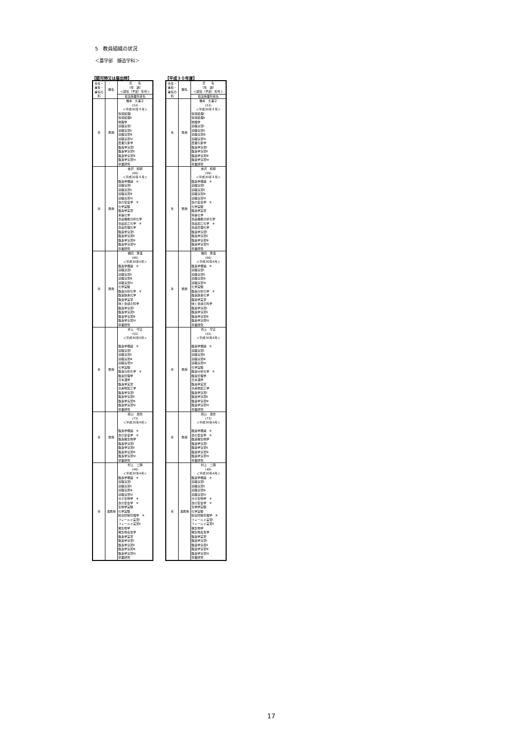5　教員組織の状況
＜農学部　醸造学科＞
【認可時又は届出時】
| 専任・兼担・兼任の別 | 職名 | 氏 名 （年 齢） ＜就任（予定）年月＞ |
| --- | --- | --- |
| | | 担当授業科目名 |
| 専 | 教授 | 橋本 久美子 (53) ＜平成30年４月＞ 情報処理Ⅰ 情報処理Ⅱ 物理学 基礎演習Ⅰ 基礎演習Ⅱ 基礎演習Ⅲ 基礎演習Ⅳ 農業気象学 醸造学演習Ⅰ 醸造学演習Ⅱ 醸造学演習Ⅲ 醸造学演習Ⅳ 卒業研究 |
| 専 | 教授 | 金沢 和樹 (69) ＜平成30年４月＞ 醸造学概論 ※ 基礎演習Ⅰ 基礎演習Ⅱ 基礎演習Ⅲ 基礎演習Ⅳ 食の安全学 ※ 化学実験 醸造学実習 栄養化学 食品機能分析化学 食品加工化学 ※ 食品管理化学 醸造学演習Ⅰ 醸造学演習Ⅱ 醸造学演習Ⅲ 醸造学演習Ⅳ 卒業研究 |
| 専 | 教授 | 福田 惠温 (66) ＜平成30年4月＞ 醸造学概論 ※ 基礎演習Ⅰ 基礎演習Ⅱ 基礎演習Ⅲ 基礎演習Ⅳ 化学実験 醸造分析化学 ※ 醸造酵素化学 醸造学実習 味と食感の科学 醸造学演習Ⅰ 醸造学演習Ⅱ 醸造学演習Ⅲ 醸造学演習Ⅳ 卒業研究 |
| 専 | 教授 | 井上 守正 (55) ＜平成30年4月＞ 醸造学概論 ※ 基礎演習Ⅰ 基礎演習Ⅱ 基礎演習Ⅲ 基礎演習Ⅳ 化学実験 醸造分析化学 ※ 醸造管理学 日本酒学 醸造学実習 水産物加工学 醸造学演習Ⅰ 醸造学演習Ⅱ 醸造学演習Ⅲ 醸造学演習Ⅳ 卒業研究 |
| 専 | 教授 | 眞山 滋志 (73) ＜平成30年4月＞ 醸造学概論 ※ 食の安全学 ※ 醸造微生物学 醸造学演習Ⅰ 醸造学演習Ⅱ 醸造学演習Ⅲ 醸造学演習Ⅳ 卒業研究 |
| 専 | 准教授 | 村上 二朗 (48) ＜平成30年4月＞ 醸造学概論 ※ 基礎演習Ⅰ 基礎演習Ⅱ 基礎演習Ⅲ 基礎演習Ⅳ 分子生物学 ※ 食の安全学 ※ 生物学実験 化学実験 総合防除管理学 ※ フィールド実習Ⅰ フィールド実習Ⅱ 微生物学 微生物毒性学 醸造学実習 醸造学演習Ⅰ 醸造学演習Ⅱ 醸造学演習Ⅲ 醸造学演習Ⅳ 卒業研究 |
【平成３０年度】
| 専任・兼担・兼任の別 | 職名 | 氏 名 （年 齢） ＜就任（予定）年月＞ |
| --- | --- | --- |
| | | 担当授業科目名 |
| 専 | 教授 | 橋本 久美子 (53) ＜平成30年４月＞ 情報処理Ⅰ 情報処理Ⅱ 物理学 基礎演習Ⅰ 基礎演習Ⅱ 基礎演習Ⅲ 基礎演習Ⅳ 農業気象学 醸造学演習Ⅰ 醸造学演習Ⅱ 醸造学演習Ⅲ 醸造学演習Ⅳ 卒業研究 |
| 専 | 教授 | 金沢 和樹 (69) ＜平成30年４月＞ 醸造学概論 ※ 基礎演習Ⅰ 基礎演習Ⅱ 基礎演習Ⅲ 基礎演習Ⅳ 食の安全学 ※ 化学実験 醸造学実習 栄養化学 食品機能分析化学 食品加工化学 ※ 食品管理化学 醸造学演習Ⅰ 醸造学演習Ⅱ 醸造学演習Ⅲ 醸造学演習Ⅳ 卒業研究 |
| 専 | 教授 | 福田 惠温 (66) ＜平成30年4月＞ 醸造学概論 ※ 基礎演習Ⅰ 基礎演習Ⅱ 基礎演習Ⅲ 基礎演習Ⅳ 化学実験 醸造分析化学 ※ 醸造酵素化学 醸造学実習 味と食感の科学 醸造学演習Ⅰ 醸造学演習Ⅱ 醸造学演習Ⅲ 醸造学演習Ⅳ 卒業研究 |
| 専 | 教授 | 井上 守正 (55) ＜平成30年4月＞ 醸造学概論 ※ 基礎演習Ⅰ 基礎演習Ⅱ 基礎演習Ⅲ 基礎演習Ⅳ 化学実験 醸造分析化学 ※ 醸造管理学 日本酒学 醸造学実習 水産物加工学 醸造学演習Ⅰ 醸造学演習Ⅱ 醸造学演習Ⅲ 醸造学演習Ⅳ 卒業研究 |
| 専 | 教授 | 眞山 滋志 (73) ＜平成30年4月＞ 醸造学概論 ※ 食の安全学 ※ 醸造微生物学 醸造学演習Ⅰ 醸造学演習Ⅱ 醸造学演習Ⅲ 醸造学演習Ⅳ 卒業研究 |
| 専 | 准教授 | 村上 二朗 (48) ＜平成30年4月＞ 醸造学概論 ※ 基礎演習Ⅰ 基礎演習Ⅱ 基礎演習Ⅲ 基礎演習Ⅳ 分子生物学 ※ 食の安全学 ※ 生物学実験 化学実験 総合防除管理学 ※ フィールド実習Ⅰ フィールド実習Ⅱ 微生物学 微生物毒性学 醸造学実習 醸造学演習Ⅰ 醸造学演習Ⅱ 醸造学演習Ⅲ 醸造学演習Ⅳ 卒業研究 |
17